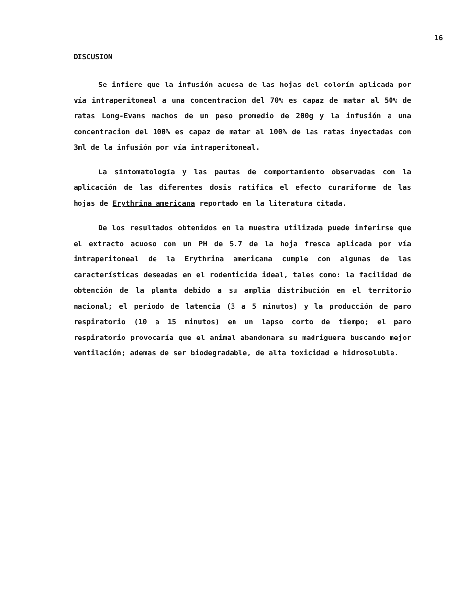16
DISCUSION
Se infiere que la infusión acuosa de las hojas del colorín aplicada por vía intraperitoneal a una concentracion del 70% es capaz de matar al 50% de ratas Long-Evans machos de un peso promedio de 200g y la infusión a una concentracion del 100% es capaz de matar al 100% de las ratas inyectadas con 3ml de la infusión por vía intraperitoneal.
La sintomatología y las pautas de comportamiento observadas con la aplicación de las diferentes dosis ratifica el efecto curariforme de las hojas de Erythrina americana reportado en la literatura citada.
De los resultados obtenidos en la muestra utilizada puede inferirse que el extracto acuoso con un PH de 5.7 de la hoja fresca aplicada por vía intraperitoneal de la Erythrina americana cumple con algunas de las características deseadas en el rodenticida ideal, tales como: la facilidad de obtención de la planta debido a su amplia distribución en el territorio nacional; el periodo de latencia (3 a 5 minutos) y la producción de paro respiratorio (10 a 15 minutos) en un lapso corto de tiempo; el paro respiratorio provocaría que el animal abandonara su madriguera buscando mejor ventilación; ademas de ser biodegradable, de alta toxicidad e hidrosoluble.